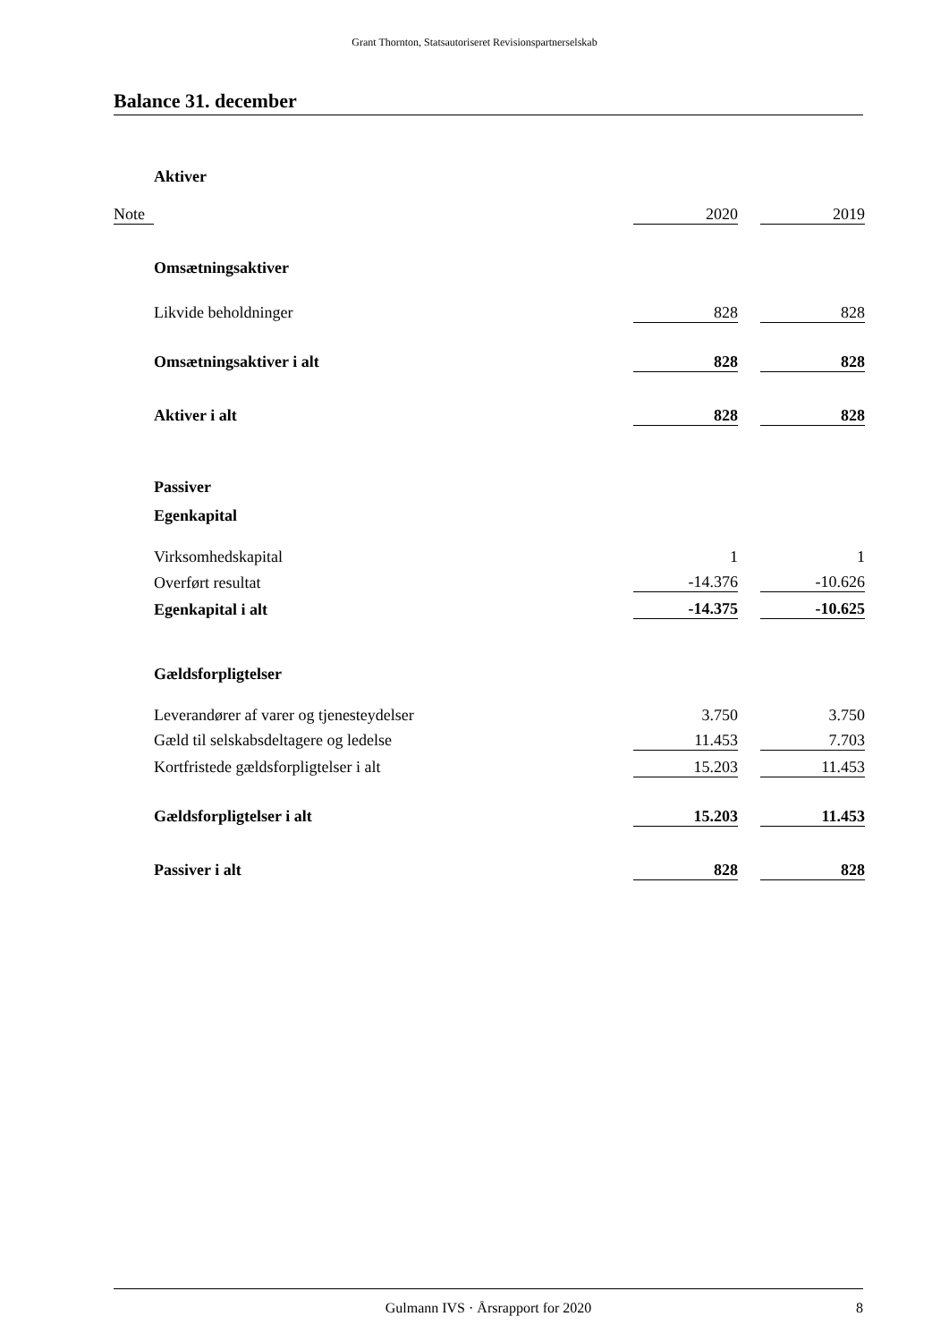Grant Thornton, Statsautoriseret Revisionspartnerselskab
Balance 31. december
| | Aktiver | | | |
| Note | | 2020 | | 2019 |
| | Omsætningsaktiver | | | |
| | Likvide beholdninger | 828 | | 828 |
| | Omsætningsaktiver i alt | 828 | | 828 |
| | Aktiver i alt | 828 | | 828 |
| | Passiver | | | |
| | Egenkapital | | | |
| | Virksomhedskapital | 1 | | 1 |
| | Overført resultat | -14.376 | | -10.626 |
| | Egenkapital i alt | -14.375 | | -10.625 |
| | Gældsforpligtelser | | | |
| | Leverandører af varer og tjenesteydelser | 3.750 | | 3.750 |
| | Gæld til selskabsdeltagere og ledelse | 11.453 | | 7.703 |
| | Kortfristede gældsforpligtelser i alt | 15.203 | | 11.453 |
| | Gældsforpligtelser i alt | 15.203 | | 11.453 |
| | Passiver i alt | 828 | | 828 |
Gulmann IVS · Årsrapport for 2020 8